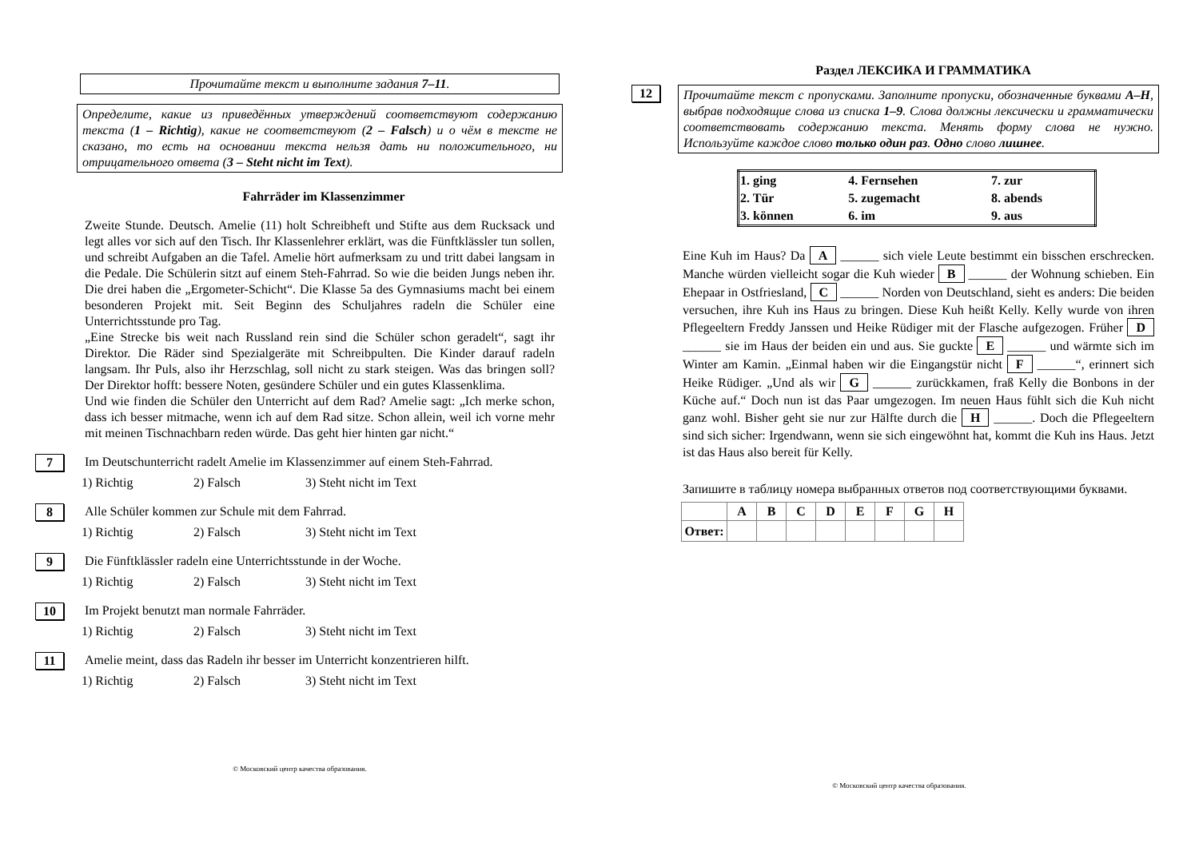Прочитайте текст и выполните задания 7–11.
Определите, какие из приведённых утверждений соответствуют содержанию текста (1 – Richtig), какие не соответствуют (2 – Falsch) и о чём в тексте не сказано, то есть на основании текста нельзя дать ни положительного, ни отрицательного ответа (3 – Steht nicht im Text).
Fahrräder im Klassenzimmer
Zweite Stunde. Deutsch. Amelie (11) holt Schreibheft und Stifte aus dem Rucksack und legt alles vor sich auf den Tisch. Ihr Klassenlehrer erklärt, was die Fünftklässler tun sollen, und schreibt Aufgaben an die Tafel. Amelie hört aufmerksam zu und tritt dabei langsam in die Pedale. Die Schülerin sitzt auf einem Steh-Fahrrad. So wie die beiden Jungs neben ihr. Die drei haben die „Ergometer-Schicht“. Die Klasse 5a des Gymnasiums macht bei einem besonderen Projekt mit. Seit Beginn des Schuljahres radeln die Schüler eine Unterrichtsstunde pro Tag.
„Eine Strecke bis weit nach Russland rein sind die Schüler schon geradelt“, sagt ihr Direktor. Die Räder sind Spezialgeräte mit Schreibpulten. Die Kinder darauf radeln langsam. Ihr Puls, also ihr Herzschlag, soll nicht zu stark steigen. Was das bringen soll? Der Direktor hofft: bessere Noten, gesündere Schüler und ein gutes Klassenklima.
Und wie finden die Schüler den Unterricht auf dem Rad? Amelie sagt: „Ich merke schon, dass ich besser mitmache, wenn ich auf dem Rad sitze. Schon allein, weil ich vorne mehr mit meinen Tischnachbarn reden würde. Das geht hier hinten gar nicht.“
7 Im Deutschunterricht radelt Amelie im Klassenzimmer auf einem Steh-Fahrrad.
1) Richtig 2) Falsch 3) Steht nicht im Text
8 Alle Schüler kommen zur Schule mit dem Fahrrad.
1) Richtig 2) Falsch 3) Steht nicht im Text
9 Die Fünftklässler radeln eine Unterrichtsstunde in der Woche.
1) Richtig 2) Falsch 3) Steht nicht im Text
10 Im Projekt benutzt man normale Fahrräder.
1) Richtig 2) Falsch 3) Steht nicht im Text
11 Amelie meint, dass das Radeln ihr besser im Unterricht konzentrieren hilft.
1) Richtig 2) Falsch 3) Steht nicht im Text
© Московский центр качества образования.
Раздел ЛЕКСИКА И ГРАММАТИКА
12 Прочитайте текст с пропусками. Заполните пропуски, обозначенные буквами A–H, выбрав подходящие слова из списка 1–9. Слова должны лексически и грамматически соответствовать содержанию текста. Менять форму слова не нужно. Используйте каждое слово только один раз. Одно слово лишнее.
| 1. ging | 4. Fernsehen | 7. zur |
| 2. Tür | 5. zugemacht | 8. abends |
| 3. können | 6. im | 9. aus |
Eine Kuh im Haus? Da A ______ sich viele Leute bestimmt ein bisschen erschrecken. Manche würden vielleicht sogar die Kuh wieder B ______ der Wohnung schieben. Ein Ehepaar in Ostfriesland, C ______ Norden von Deutschland, sieht es anders: Die beiden versuchen, ihre Kuh ins Haus zu bringen. Diese Kuh heißt Kelly. Kelly wurde von ihren Pflegeeltern Freddy Janssen und Heike Rüdiger mit der Flasche aufgezogen. Früher D ______ sie im Haus der beiden ein und aus. Sie guckte E ______ und wärmte sich im Winter am Kamin. „Einmal haben wir die Eingangstür nicht F ______“, erinnert sich Heike Rüdiger. „Und als wir G ______ zurückkamen, fraß Kelly die Bonbons in der Küche auf.“ Doch nun ist das Paar umgezogen. Im neuen Haus fühlt sich die Kuh nicht ganz wohl. Bisher geht sie nur zur Hälfte durch die H ______. Doch die Pflegeeltern sind sich sicher: Irgendwann, wenn sie sich eingewöhnt hat, kommt die Kuh ins Haus. Jetzt ist das Haus also bereit für Kelly.
Запишите в таблицу номера выбранных ответов под соответствующими буквами.
| | A | B | C | D | E | F | G | H |
| --- | --- | --- | --- | --- | --- | --- | --- | --- |
| Ответ: | | | | | | | | |
© Московский центр качества образования.